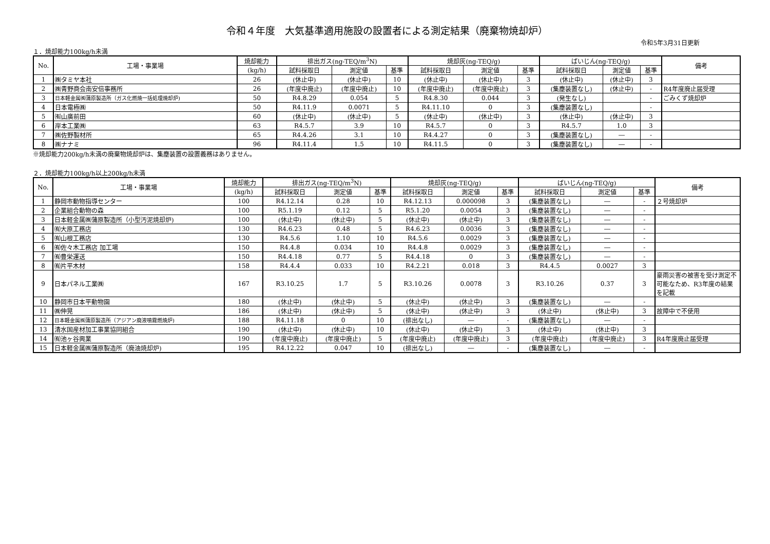令和４年度　大気基準適用施設の設置者による測定結果（廃棄物焼却炉）
令和5年3月31日更新
１．焼却能力100kg/h未満
| No. | 工場・事業場 | 焼却能力 | 排出ガス(ng-TEQ/m<sup>3</sup>N) | | | 焼却灰(ng-TEQ/g) | | | ばいじん(ng-TEQ/g) | | | 備考 |
| --- | --- | --- | --- | --- | --- | --- | --- | --- | --- | --- | --- | --- |
| | | (kg/h) | 試料採取日 | 測定値 | 基準 | 試料採取日 | 測定値 | 基準 | 試料採取日 | 測定値 | 基準 | |
| 1 | ㈱タミヤ本社 | 26 | (休止中) | (休止中) | 10 | (休止中) | (休止中) | 3 | (休止中) | (休止中) | 3 | |
| 2 | ㈱青野商会南安倍事務所 | 26 | (年度中廃止) | (年度中廃止) | 10 | (年度中廃止) | (年度中廃止) | 3 | (集塵装置なし) | (休止中) | - | R4年度廃止届受理 |
| 3 | 日本軽金属㈱蒲原製造所（ガス化燃焼一括処理焼却炉) | 50 | R4.8.29 | 0.054 | 5 | R4.8.30 | 0.044 | 3 | (発生なし) | | - | ごみくず焼却炉 |
| 4 | 日本電極㈱ | 50 | R4.11.9 | 0.0071 | 5 | R4.11.10 | 0 | 3 | (集塵装置なし) | | - | |
| 5 | ㈲山廣前田 | 60 | (休止中) | (休止中) | 5 | (休止中) | (休止中) | 3 | (休止中) | (休止中) | 3 | |
| 6 | 岸本工業㈱ | 63 | R4.5.7 | 3.9 | 10 | R4.5.7 | 0 | 3 | R4.5.7 | 1.0 | 3 | |
| 7 | ㈱佐野製材所 | 65 | R4.4.26 | 3.1 | 10 | R4.4.27 | 0 | 3 | (集塵装置なし) | ― | - | |
| 8 | ㈱ナナミ | 96 | R4.11.4 | 1.5 | 10 | R4.11.5 | 0 | 3 | (集塵装置なし) | ― | - | |
※焼却能力200kg/h未満の廃棄物焼却炉は、集塵装置の設置義務はありません。
２．焼却能力100kg/h以上200kg/h未満
| No. | 工場・事業場 | 焼却能力 | 排出ガス(ng-TEQ/m<sup>3</sup>N) | | | 焼却灰(ng-TEQ/g) | | | ばいじん(ng-TEQ/g) | | | 備考 |
| --- | --- | --- | --- | --- | --- | --- | --- | --- | --- | --- | --- | --- |
| | | (kg/h) | 試料採取日 | 測定値 | 基準 | 試料採取日 | 測定値 | 基準 | 試料採取日 | 測定値 | 基準 | |
| 1 | 静岡市動物指導センター | 100 | R4.12.14 | 0.28 | 10 | R4.12.13 | 0.000098 | 3 | (集塵装置なし) | ― | - | ２号焼却炉 |
| 2 | 企業組合動物の森 | 100 | R5.1.19 | 0.12 | 5 | R5.1.20 | 0.0054 | 3 | (集塵装置なし) | ― | - | |
| 3 | 日本軽金属㈱蒲原製造所（小型汚泥焼却炉) | 100 | (休止中) | (休止中) | 5 | (休止中) | (休止中) | 3 | (集塵装置なし) | ― | - | |
| 4 | ㈲大原工務店 | 130 | R4.6.23 | 0.48 | 5 | R4.6.23 | 0.0036 | 3 | (集塵装置なし) | ― | - | |
| 5 | ㈲山根工務店 | 130 | R4.5.6 | 1.10 | 10 | R4.5.6 | 0.0029 | 3 | (集塵装置なし) | ― | - | |
| 6 | ㈲佐々木工務店 加工場 | 150 | R4.4.8 | 0.034 | 10 | R4.4.8 | 0.0029 | 3 | (集塵装置なし) | ― | - | |
| 7 | ㈲豊栄運送 | 150 | R4.4.18 | 0.77 | 5 | R4.4.18 | 0 | 3 | (集塵装置なし) | ― | - | |
| 8 | ㈲片平木材 | 158 | R4.4.4 | 0.033 | 10 | R4.2.21 | 0.018 | 3 | R4.4.5 | 0.0027 | 3 | |
| 9 | 日本パネル工業㈱ | 167 | R3.10.25 | 1.7 | 5 | R3.10.26 | 0.0078 | 3 | R3.10.26 | 0.37 | 3 | 豪雨災害の被害を受け測定不可能なため、R3年度の結果を記載 |
| 10 | 静岡市日本平動物園 | 180 | (休止中) | (休止中) | 5 | (休止中) | (休止中) | 3 | (集塵装置なし) | ― | - | |
| 11 | ㈱伸晃 | 186 | (休止中) | (休止中) | 5 | (休止中) | (休止中) | 3 | (休止中) | (休止中) | 3 | 故障中で不使用 |
| 12 | 日本軽金属㈱蒲原製造所（アジアン廃液噴霧燃焼炉) | 188 | R4.11.18 | 0 | 10 | (排出なし) | ― | - | (集塵装置なし) | ― | - | |
| 13 | 清水国産材加工事業協同組合 | 190 | (休止中) | (休止中) | 10 | (休止中) | (休止中) | 3 | (休止中) | (休止中) | 3 | |
| 14 | ㈲池ヶ谷興業 | 190 | (年度中廃止) | (年度中廃止) | 5 | (年度中廃止) | (年度中廃止) | 3 | (年度中廃止) | (年度中廃止) | 3 | R4年度廃止届受理 |
| 15 | 日本軽金属㈱蒲原製造所（廃油焼却炉) | 195 | R4.12.22 | 0.047 | 10 | (排出なし) | ― | - | (集塵装置なし) | ― | - | |